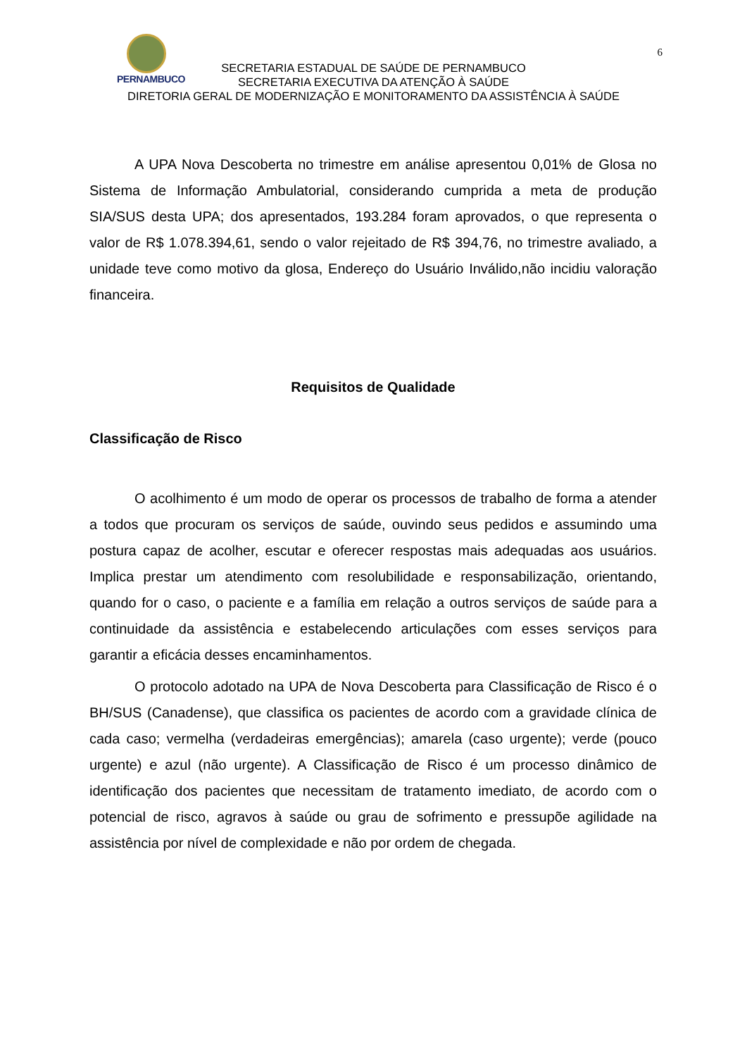6
PERNAMBUCO
SECRETARIA ESTADUAL DE SAÚDE DE PERNAMBUCO
SECRETARIA EXECUTIVA DA ATENÇÃO À SAÚDE
DIRETORIA GERAL DE MODERNIZAÇÃO E MONITORAMENTO DA ASSISTÊNCIA À SAÚDE
A UPA Nova Descoberta no trimestre em análise apresentou 0,01% de Glosa no Sistema de Informação Ambulatorial, considerando cumprida a meta de produção SIA/SUS desta UPA; dos apresentados, 193.284 foram aprovados, o que representa o valor de R$ 1.078.394,61, sendo o valor rejeitado de R$ 394,76, no trimestre avaliado, a unidade teve como motivo da glosa, Endereço do Usuário Inválido,não incidiu valoração financeira.
Requisitos de Qualidade
Classificação de Risco
O acolhimento é um modo de operar os processos de trabalho de forma a atender a todos que procuram os serviços de saúde, ouvindo seus pedidos e assumindo uma postura capaz de acolher, escutar e oferecer respostas mais adequadas aos usuários. Implica prestar um atendimento com resolubilidade e responsabilização, orientando, quando for o caso, o paciente e a família em relação a outros serviços de saúde para a continuidade da assistência e estabelecendo articulações com esses serviços para garantir a eficácia desses encaminhamentos.
O protocolo adotado na UPA de Nova Descoberta para Classificação de Risco é o BH/SUS (Canadense), que classifica os pacientes de acordo com a gravidade clínica de cada caso; vermelha (verdadeiras emergências); amarela (caso urgente); verde (pouco urgente) e azul (não urgente). A Classificação de Risco é um processo dinâmico de identificação dos pacientes que necessitam de tratamento imediato, de acordo com o potencial de risco, agravos à saúde ou grau de sofrimento e pressupõe agilidade na assistência por nível de complexidade e não por ordem de chegada.